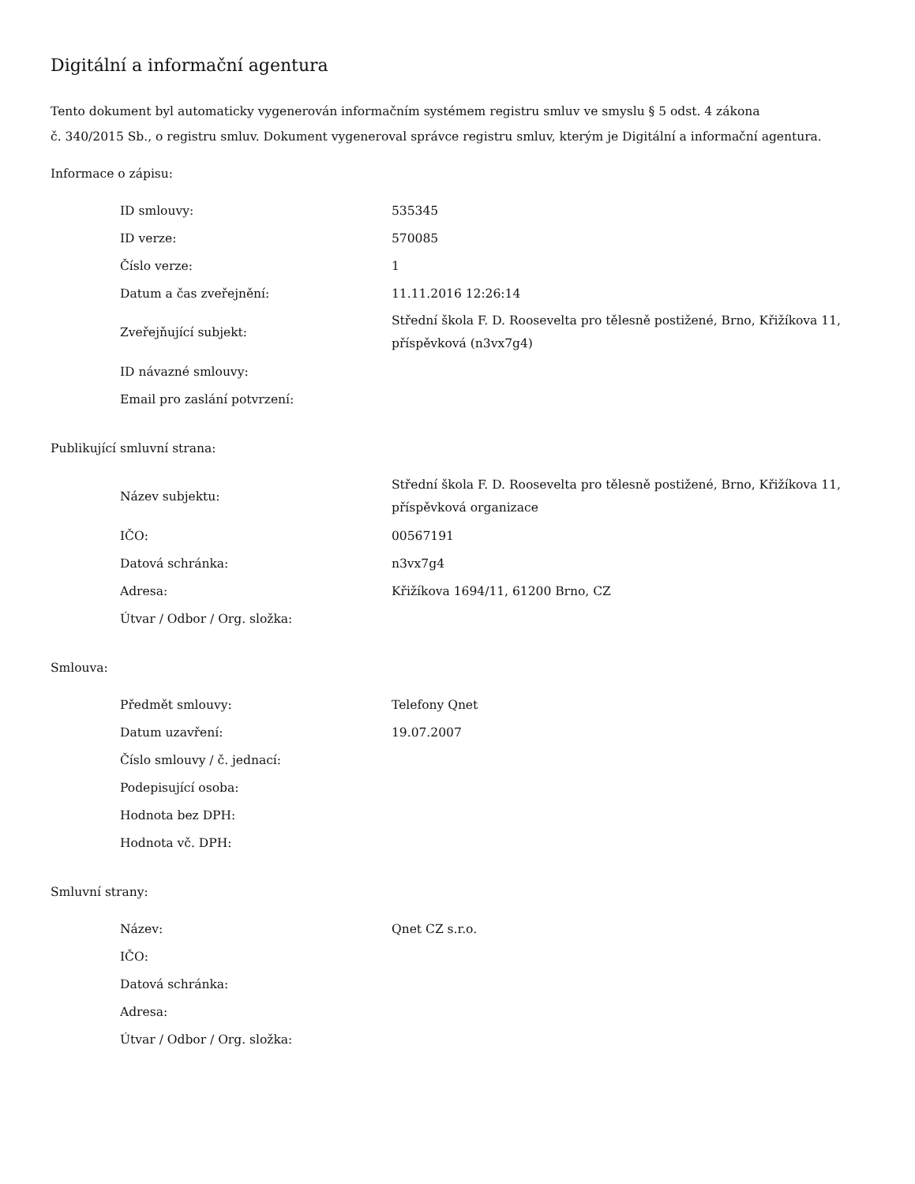Digitální a informační agentura
Tento dokument byl automaticky vygenerován informačním systémem registru smluv ve smyslu § 5 odst. 4 zákona
č. 340/2015 Sb., o registru smluv. Dokument vygeneroval správce registru smluv, kterým je Digitální a informační agentura.
Informace o zápisu:
| ID smlouvy: | 535345 |
| ID verze: | 570085 |
| Číslo verze: | 1 |
| Datum a čas zveřejnění: | 11.11.2016 12:26:14 |
| Zveřejňující subjekt: | Střední škola F. D. Roosevelta pro tělesně postižené, Brno, Křižíkova 11, příspěvková (n3vx7g4) |
| ID návazné smlouvy: | |
| Email pro zaslání potvrzení: | |
Publikující smluvní strana:
| Název subjektu: | Střední škola F. D. Roosevelta pro tělesně postižené, Brno, Křižíkova 11, příspěvková organizace |
| IČO: | 00567191 |
| Datová schránka: | n3vx7g4 |
| Adresa: | Křižíkova 1694/11, 61200 Brno, CZ |
| Útvar / Odbor / Org. složka: | |
Smlouva:
| Předmět smlouvy: | Telefony Qnet |
| Datum uzavření: | 19.07.2007 |
| Číslo smlouvy / č. jednací: | |
| Podepisující osoba: | |
| Hodnota bez DPH: | |
| Hodnota vč. DPH: | |
Smluvní strany:
| Název: | Qnet CZ s.r.o. |
| IČO: | |
| Datová schránka: | |
| Adresa: | |
| Útvar / Odbor / Org. složka: | |